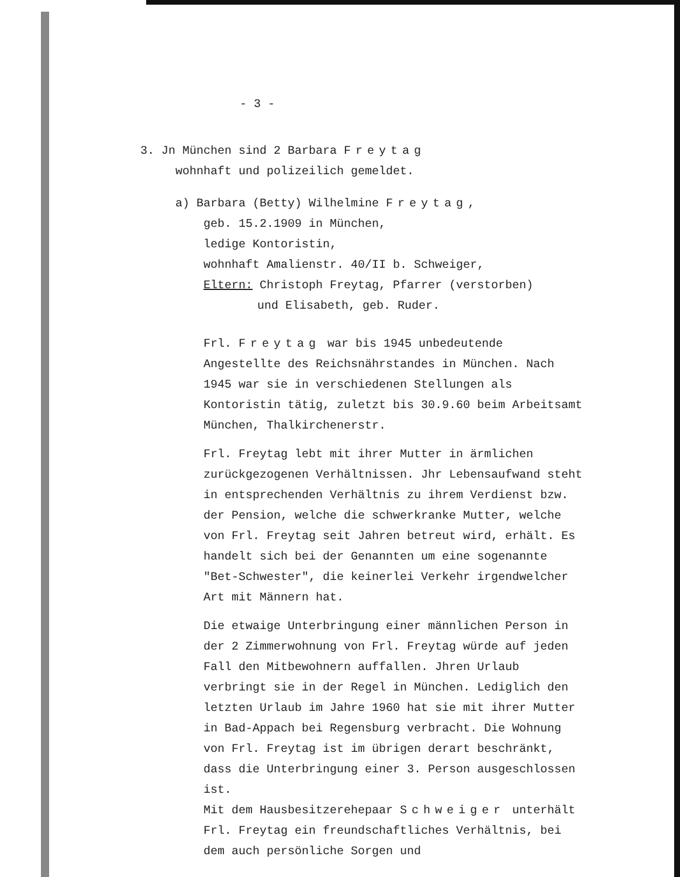- 3 -
3. Jn München sind 2 Barbara Freytag
wohnhaft und polizeilich gemeldet.
a) Barbara (Betty) Wilhelmine Freytag,
geb. 15.2.1909 in München,
ledige Kontoristin,
wohnhaft Amalienstr. 40/II b. Schweiger,
Eltern: Christoph Freytag, Pfarrer (verstorben)
und Elisabeth, geb. Ruder.
Frl. Freytag war bis 1945 unbedeutende Angestellte des Reichsnährstandes in München. Nach 1945 war sie in verschiedenen Stellungen als Kontoristin tätig, zuletzt bis 30.9.60 beim Arbeitsamt München, Thalkirchenerstr.
Frl. Freytag lebt mit ihrer Mutter in ärmlichen zurückgezogenen Verhältnissen. Jhr Lebensaufwand steht in entsprechenden Verhältnis zu ihrem Verdienst bzw. der Pension, welche die schwerkranke Mutter, welche von Frl. Freytag seit Jahren betreut wird, erhält. Es handelt sich bei der Genannten um eine sogenannte "Bet-Schwester", die keinerlei Verkehr irgendwelcher Art mit Männern hat.
Die etwaige Unterbringung einer männlichen Person in der 2 Zimmerwohnung von Frl. Freytag würde auf jeden Fall den Mitbewohnern auffallen. Jhren Urlaub verbringt sie in der Regel in München. Lediglich den letzten Urlaub im Jahre 1960 hat sie mit ihrer Mutter in Bad-Appach bei Regensburg verbracht. Die Wohnung von Frl. Freytag ist im übrigen derart beschränkt, dass die Unterbringung einer 3. Person ausgeschlossen ist.
Mit dem Hausbesitzerehepaar Schweiger unterhält Frl. Freytag ein freundschaftliches Verhältnis, bei dem auch persönliche Sorgen und